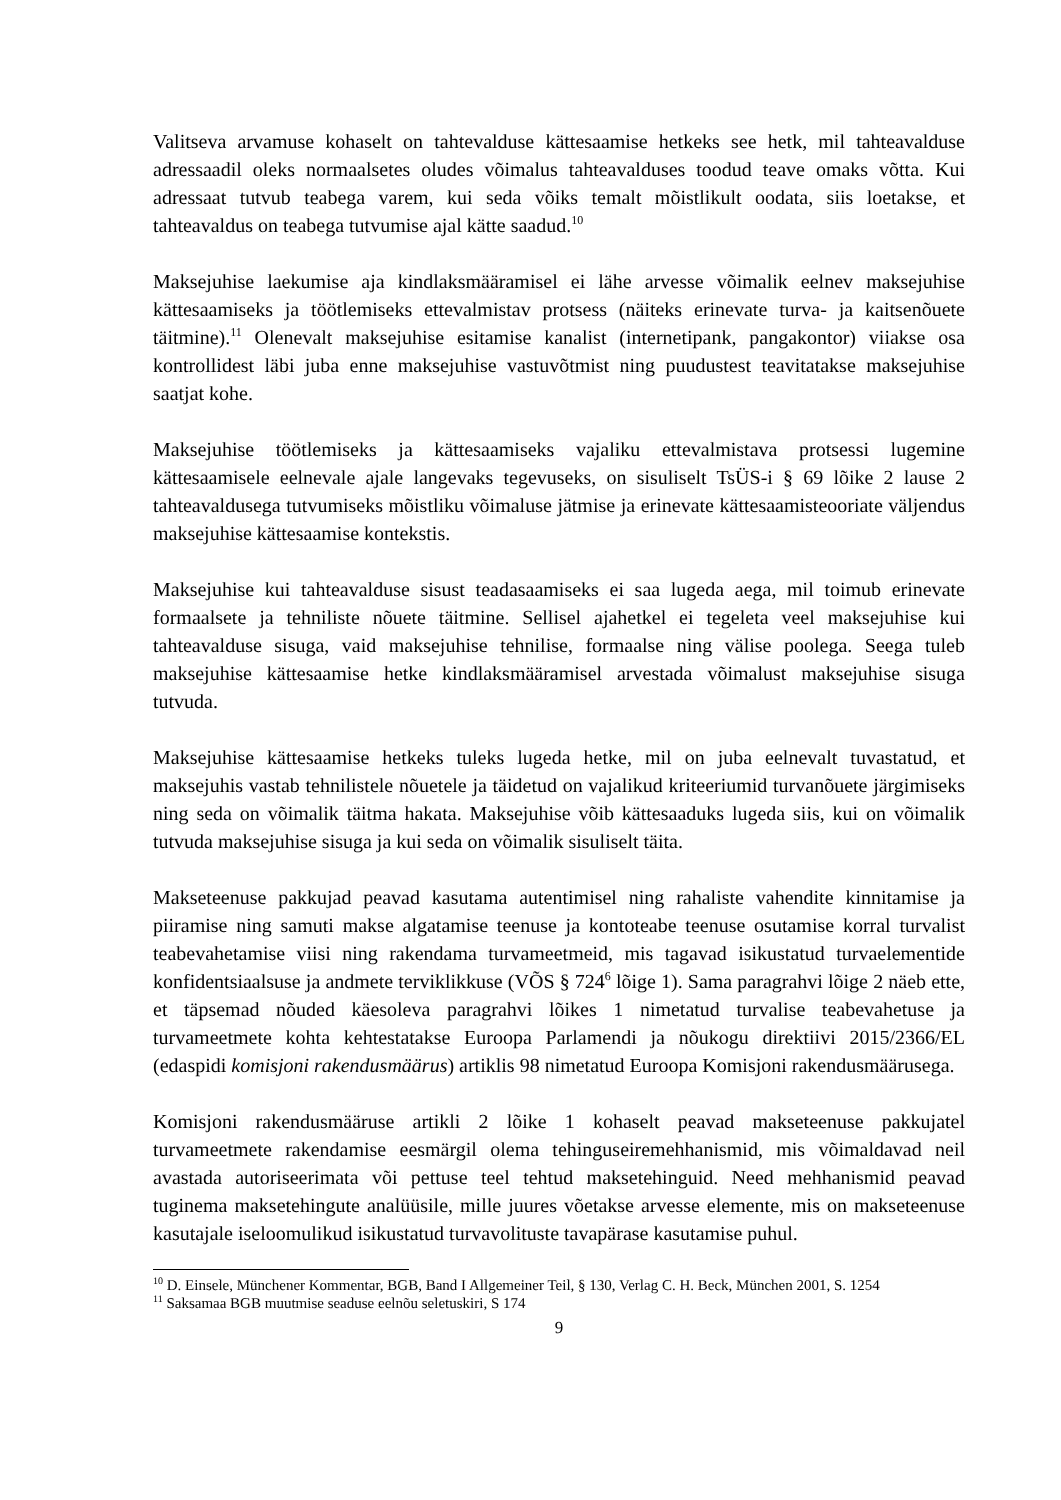Valitseva arvamuse kohaselt on tahtevalduse kättesaamise hetkeks see hetk, mil tahteavalduse adressaadil oleks normaalsetes oludes võimalus tahteavalduses toodud teave omaks võtta. Kui adressaat tutvub teabega varem, kui seda võiks temalt mõistlikult oodata, siis loetakse, et tahteavaldus on teabega tutvumise ajal kätte saadud.<sup>10</sup>
Maksejuhise laekumise aja kindlaksmääramisel ei lähe arvesse võimalik eelnev maksejuhise kättesaamiseks ja töötlemiseks ettevalmistav protsess (näiteks erinevate turva- ja kaitsenõuete täitmine).<sup>11</sup> Olenevalt maksejuhise esitamise kanalist (internetipank, pangakontor) viiakse osa kontrollidest läbi juba enne maksejuhise vastuvõtmist ning puudustest teavitatakse maksejuhise saatjat kohe.
Maksejuhise töötlemiseks ja kättesaamiseks vajaliku ettevalmistava protsessi lugemine kättesaamisele eelnevale ajale langevaks tegevuseks, on sisuliselt TsÜS-i § 69 lõike 2 lause 2 tahteavaldusega tutvumiseks mõistliku võimaluse jätmise ja erinevate kättesaamisteooriate väljendus maksejuhise kättesaamise kontekstis.
Maksejuhise kui tahteavalduse sisust teadasaamiseks ei saa lugeda aega, mil toimub erinevate formaalsete ja tehniliste nõuete täitmine. Sellisel ajahetkel ei tegeleta veel maksejuhise kui tahteavalduse sisuga, vaid maksejuhise tehnilise, formaalse ning välise poolega. Seega tuleb maksejuhise kättesaamise hetke kindlaksmääramisel arvestada võimalust maksejuhise sisuga tutvuda.
Maksejuhise kättesaamise hetkeks tuleks lugeda hetke, mil on juba eelnevalt tuvastatud, et maksejuhis vastab tehnilistele nõuetele ja täidetud on vajalikud kriteeriumid turvanõuete järgimiseks ning seda on võimalik täitma hakata. Maksejuhise võib kättesaaduks lugeda siis, kui on võimalik tutvuda maksejuhise sisuga ja kui seda on võimalik sisuliselt täita.
Makseteenuse pakkujad peavad kasutama autentimisel ning rahaliste vahendite kinnitamise ja piiramise ning samuti makse algatamise teenuse ja kontoteabe teenuse osutamise korral turvalist teabevahetamise viisi ning rakendama turvameetmeid, mis tagavad isikustatud turvaelementide konfidentsiaalsuse ja andmete terviklikkuse (VÕS § 724<sup>6</sup> lõige 1). Sama paragrahvi lõige 2 näeb ette, et täpsemad nõuded käesoleva paragrahvi lõikes 1 nimetatud turvalise teabevahetuse ja turvameetmete kohta kehtestatakse Euroopa Parlamendi ja nõukogu direktiivi 2015/2366/EL (edaspidi komisjoni rakendusmäärus) artiklis 98 nimetatud Euroopa Komisjoni rakendusmäärusega.
Komisjoni rakendusmääruse artikli 2 lõike 1 kohaselt peavad makseteenuse pakkujatel turvameetmete rakendamise eesmärgil olema tehinguseiremehhanismid, mis võimaldavad neil avastada autoriseerimata või pettuse teel tehtud maksetehinguid. Need mehhanismid peavad tuginema maksetehingute analüüsile, mille juures võetakse arvesse elemente, mis on makseteenuse kasutajale iseloomulikud isikustatud turvavolituste tavapärase kasutamise puhul.
<sup>10</sup> D. Einsele, Münchener Kommentar, BGB, Band I Allgemeiner Teil, § 130, Verlag C. H. Beck, München 2001, S. 1254
<sup>11</sup> Saksamaa BGB muutmise seaduse eelnõu seletuskiri, S 174
9